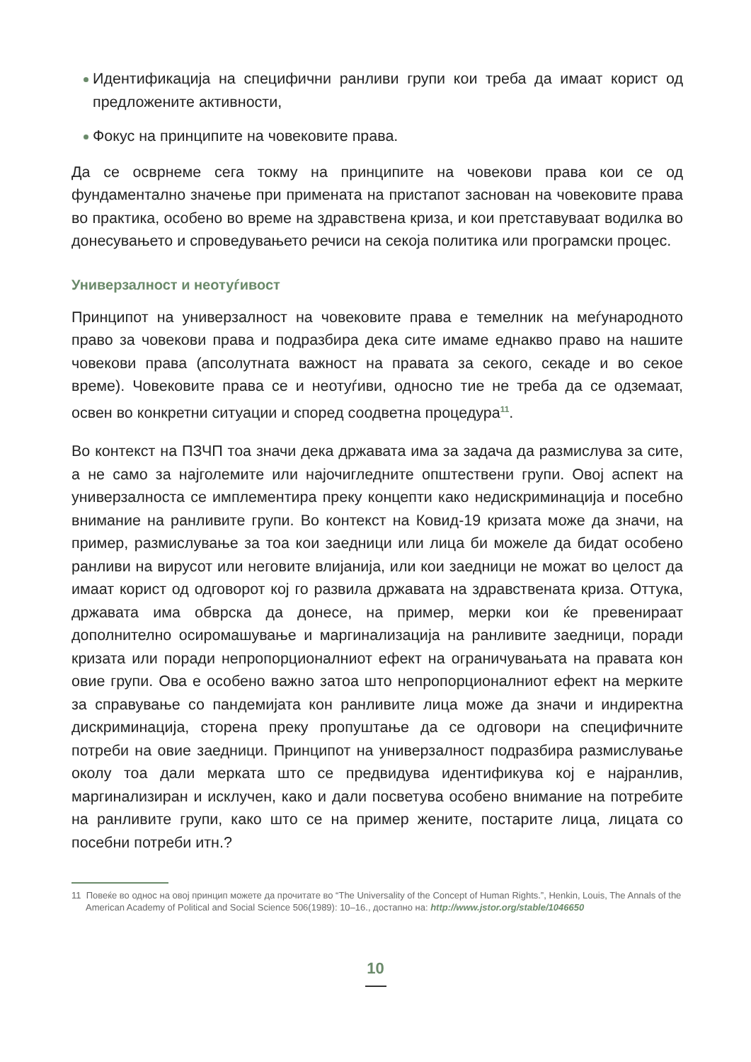Идентификација на специфични ранливи групи кои треба да имаат корист од предложените активности,
Фокус на принципите на човековите права.
Да се осврнеме сега токму на принципите на човекови права кои се од фундаментално значење при примената на пристапот заснован на човековите права во практика, особено во време на здравствена криза, и кои претставуваат водилка во донесувањето и спроведувањето речиси на секоја политика или програмски процес.
Универзалност и неотуѓивост
Принципот на универзалност на човековите права е темелник на меѓународното право за човекови права и подразбира дека сите имаме еднакво право на нашите човекови права (апсолутната важност на правата за секого, секаде и во секое време). Човековите права се и неотуѓиви, односно тие не треба да се одземаат, освен во конкретни ситуации и според соодветна процедура<sup>11</sup>.
Во контекст на ПЗЧП тоа значи дека државата има за задача да размислува за сите, а не само за најголемите или најочигледните општествени групи. Овој аспект на универзалноста се имплементира преку концепти како недискриминација и посебно внимание на ранливите групи. Во контекст на Ковид-19 кризата може да значи, на пример, размислување за тоа кои заедници или лица би можеле да бидат особено ранливи на вирусот или неговите влијанија, или кои заедници не можат во целост да имаат корист од одговорот кој го развила државата на здравствената криза. Оттука, државата има обврска да донесе, на пример, мерки кои ќе превенираат дополнително осиромашување и маргинализација на ранливите заедници, поради кризата или поради непропорционалниот ефект на ограничувањата на правата кон овие групи. Ова е особено важно затоа што непропорционалниот ефект на мерките за справување со пандемијата кон ранливите лица може да значи и индиректна дискриминација, сторена преку пропуштање да се одговори на специфичните потреби на овие заедници. Принципот на универзалност подразбира размислување околу тоа дали мерката што се предвидува идентификува кој е најранлив, маргинализиран и исклучен, како и дали посветува особено внимание на потребите на ранливите групи, како што се на пример жените, постарите лица, лицата со посебни потреби итн.?
11 Повеќе во однос на овој принцип можете да прочитате во “The Universality of the Concept of Human Rights.”, Henkin, Louis, The Annals of the American Academy of Political and Social Science 506(1989): 10–16., достапно на: http://www.jstor.org/stable/1046650
10